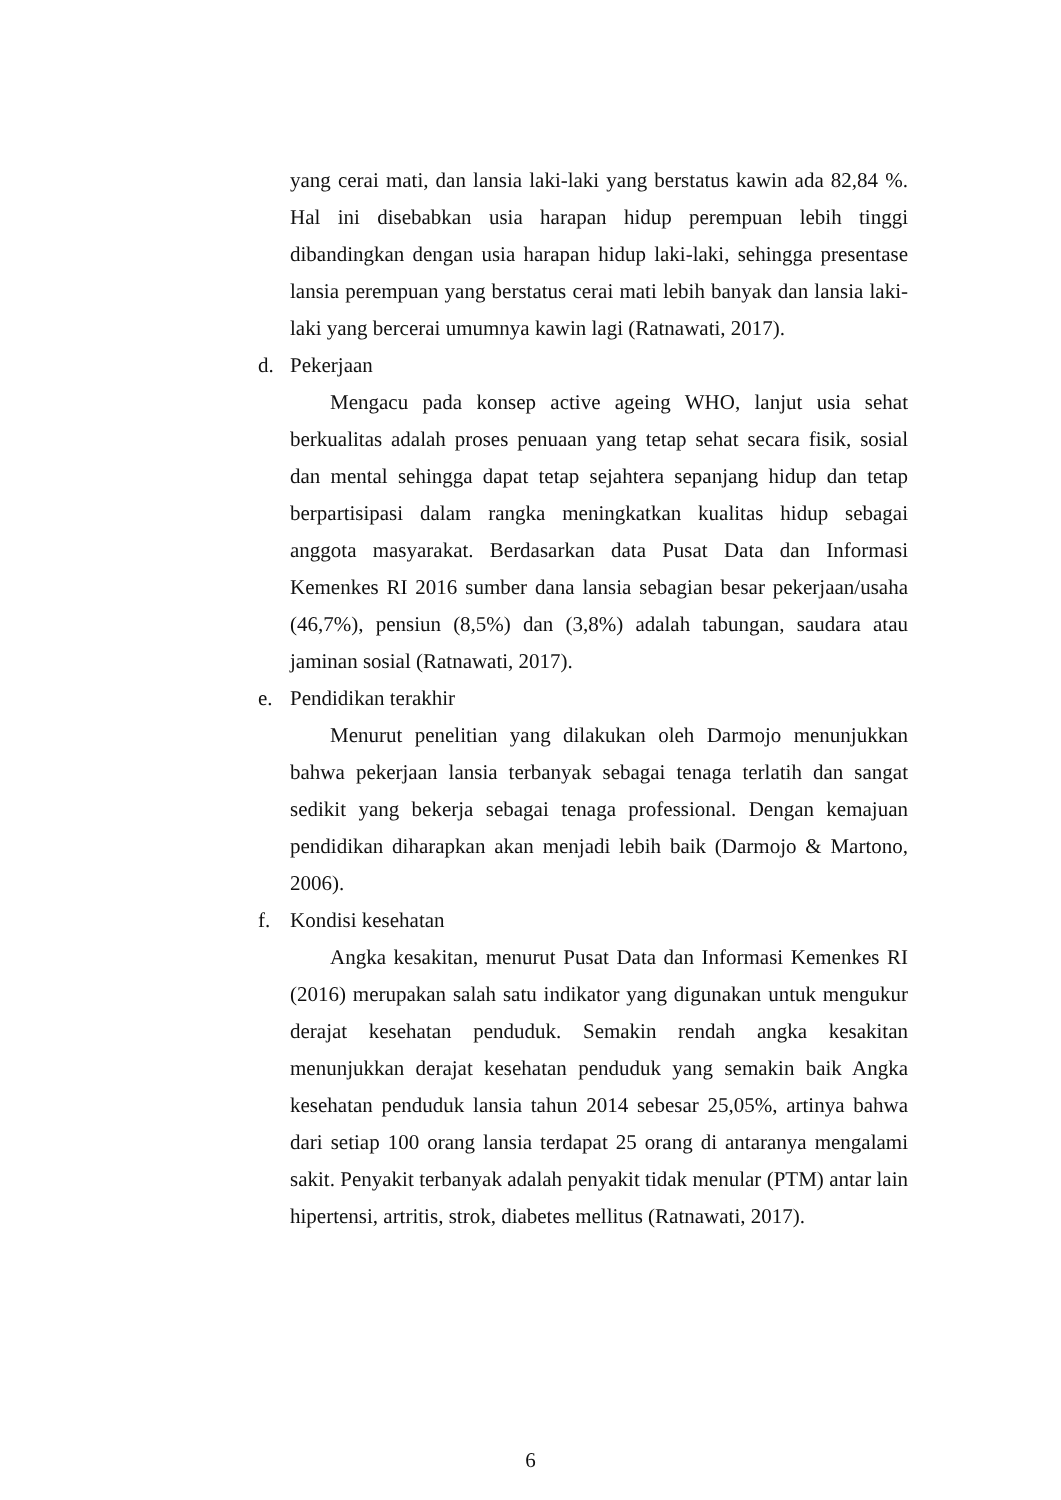yang cerai mati, dan lansia laki-laki yang berstatus kawin ada 82,84 %. Hal ini disebabkan usia harapan hidup perempuan lebih tinggi dibandingkan dengan usia harapan hidup laki-laki, sehingga presentase lansia perempuan yang berstatus cerai mati lebih banyak dan lansia laki-laki yang bercerai umumnya kawin lagi (Ratnawati, 2017).
d. Pekerjaan
Mengacu pada konsep active ageing WHO, lanjut usia sehat berkualitas adalah proses penuaan yang tetap sehat secara fisik, sosial dan mental sehingga dapat tetap sejahtera sepanjang hidup dan tetap berpartisipasi dalam rangka meningkatkan kualitas hidup sebagai anggota masyarakat. Berdasarkan data Pusat Data dan Informasi Kemenkes RI 2016 sumber dana lansia sebagian besar pekerjaan/usaha (46,7%), pensiun (8,5%) dan (3,8%) adalah tabungan, saudara atau jaminan sosial (Ratnawati, 2017).
e. Pendidikan terakhir
Menurut penelitian yang dilakukan oleh Darmojo menunjukkan bahwa pekerjaan lansia terbanyak sebagai tenaga terlatih dan sangat sedikit yang bekerja sebagai tenaga professional. Dengan kemajuan pendidikan diharapkan akan menjadi lebih baik (Darmojo & Martono, 2006).
f. Kondisi kesehatan
Angka kesakitan, menurut Pusat Data dan Informasi Kemenkes RI (2016) merupakan salah satu indikator yang digunakan untuk mengukur derajat kesehatan penduduk. Semakin rendah angka kesakitan menunjukkan derajat kesehatan penduduk yang semakin baik Angka kesehatan penduduk lansia tahun 2014 sebesar 25,05%, artinya bahwa dari setiap 100 orang lansia terdapat 25 orang di antaranya mengalami sakit. Penyakit terbanyak adalah penyakit tidak menular (PTM) antar lain hipertensi, artritis, strok, diabetes mellitus (Ratnawati, 2017).
6